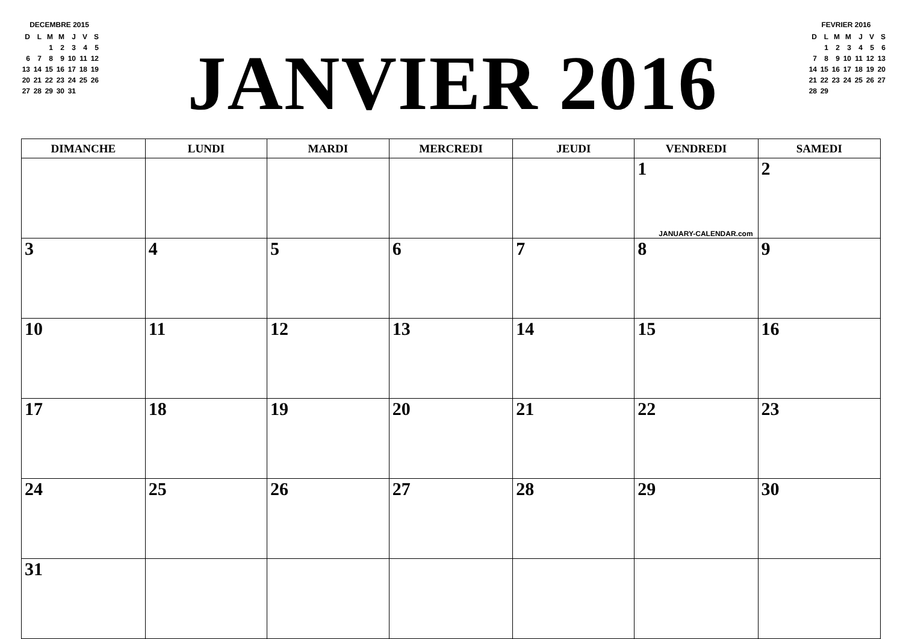DECEMBRE 2015
| D | L | M | M | J | V | S |
| | | 1 | 2 | 3 | 4 | 5 |
| 6 | 7 | 8 | 9 | 10 | 11 | 12 |
| 13 | 14 | 15 | 16 | 17 | 18 | 19 |
| 20 | 21 | 22 | 23 | 24 | 25 | 26 |
| 27 | 28 | 29 | 30 | 31 | | |
JANVIER 2016
FEVRIER 2016
| D | L | M | M | J | V | S |
| | 1 | 2 | 3 | 4 | 5 | 6 |
| 7 | 8 | 9 | 10 | 11 | 12 | 13 |
| 14 | 15 | 16 | 17 | 18 | 19 | 20 |
| 21 | 22 | 23 | 24 | 25 | 26 | 27 |
| 28 | 29 | | | | | |
| DIMANCHE | LUNDI | MARDI | MERCREDI | JEUDI | VENDREDI | SAMEDI |
| --- | --- | --- | --- | --- | --- | --- |
| | | | | | 1 JANUARY-CALENDAR.com | 2 |
| 3 | 4 | 5 | 6 | 7 | 8 | 9 |
| 10 | 11 | 12 | 13 | 14 | 15 | 16 |
| 17 | 18 | 19 | 20 | 21 | 22 | 23 |
| 24 | 25 | 26 | 27 | 28 | 29 | 30 |
| 31 | | | | | | |